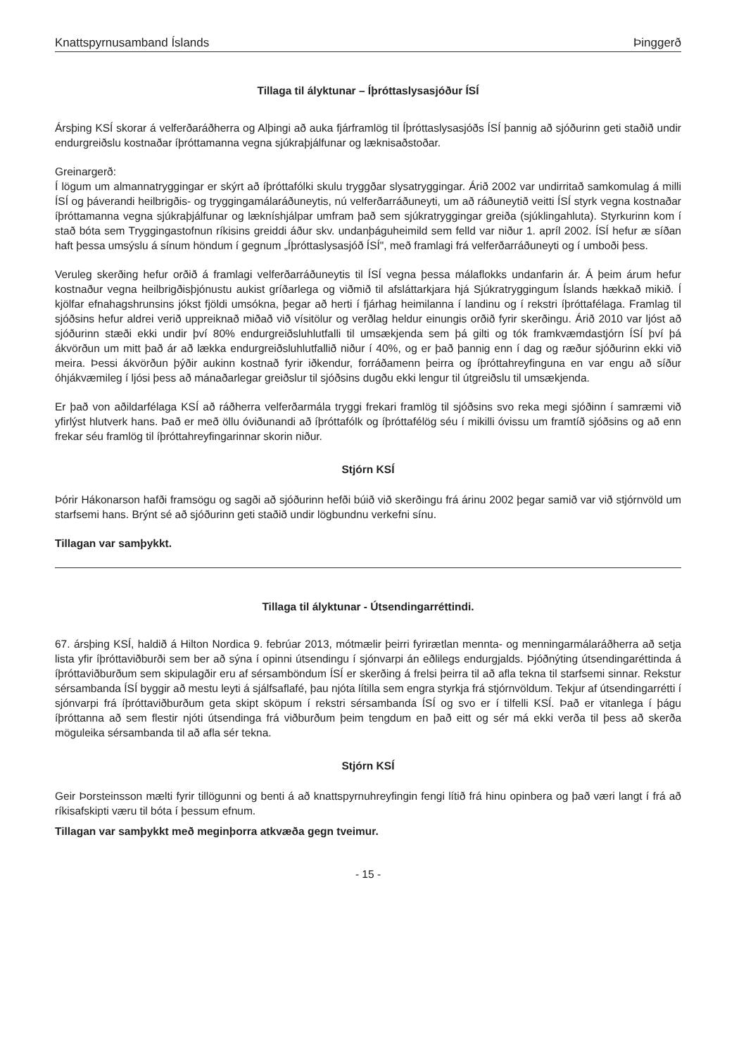Knattspyrnusamband Íslands Þinggerð
Tillaga til ályktunar – Íþróttaslysasjóður ÍSÍ
Ársþing KSÍ skorar á velferðaráðherra og Alþingi að auka fjárframlög til Íþróttaslysasjóðs ÍSÍ þannig að sjóðurinn geti staðið undir endurgreiðslu kostnaðar íþróttamanna vegna sjúkraþjálfunar og læknisaðstoðar.
Greinargerð:
Í lögum um almannatryggingar er skýrt að íþróttafólki skulu tryggðar slysatryggingar. Árið 2002 var undirritað samkomulag á milli ÍSÍ og þáverandi heilbrigðis- og tryggingamálaráðuneytis, nú velferðarráðuneyti, um að ráðuneytið veitti ÍSÍ styrk vegna kostnaðar íþróttamanna vegna sjúkraþjálfunar og lækníshjálpar umfram það sem sjúkratryggingar greiða (sjúklingahluta). Styrkurinn kom í stað bóta sem Tryggingastofnun ríkisins greiddi áður skv. undanþáguheimild sem felld var niður 1. apríl 2002. ÍSÍ hefur æ síðan haft þessa umsýslu á sínum höndum í gegnum „Íþróttaslysasjóð ÍSÍ", með framlagi frá velferðarráðuneyti og í umboði þess.
Veruleg skerðing hefur orðið á framlagi velferðarráðuneytis til ÍSÍ vegna þessa málaflokks undanfarin ár. Á þeim árum hefur kostnaður vegna heilbrigðisþjónustu aukist gríðarlega og viðmið til afsláttarkjara hjá Sjúkratryggingum Íslands hækkað mikið. Í kjölfar efnahagshrunsins jókst fjöldi umsókna, þegar að herti í fjárhag heimilanna í landinu og í rekstri íþróttafélaga. Framlag til sjóðsins hefur aldrei verið uppreiknað miðað við vísitölur og verðlag heldur einungis orðið fyrir skerðingu. Árið 2010 var ljóst að sjóðurinn stæði ekki undir því 80% endurgreiðsluhlutfalli til umsækjenda sem þá gilti og tók framkvæmdastjórn ÍSÍ því þá ákvörðun um mitt það ár að lækka endurgreiðsluhlutfallið niður í 40%, og er það þannig enn í dag og ræður sjóðurinn ekki við meira. Þessi ákvörðun þýðir aukinn kostnað fyrir iðkendur, forráðamenn þeirra og íþróttahreyfinguna en var engu að síður óhjákvæmileg í ljósi þess að mánaðarlegar greiðslur til sjóðsins dugðu ekki lengur til útgreiðslu til umsækjenda.
Er það von aðildarfélaga KSÍ að ráðherra velferðarmála tryggi frekari framlög til sjóðsins svo reka megi sjóðinn í samræmi við yfirlýst hlutverk hans. Það er með öllu óviðunandi að íþróttafólk og íþróttafélög séu í mikilli óvissu um framtíð sjóðsins og að enn frekar séu framlög til íþróttahreyfingarinnar skorin niður.
Stjórn KSÍ
Þórir Hákonarson hafði framsögu og sagði að sjóðurinn hefði búið við skerðingu frá árinu 2002 þegar samið var við stjórnvöld um starfsemi hans. Brýnt sé að sjóðurinn geti staðið undir lögbundnu verkefni sínu.
Tillagan var samþykkt.
Tillaga til ályktunar - Útsendingarréttindi.
67. ársþing KSÍ, haldið á Hilton Nordica 9. febrúar 2013, mótmælir þeirri fyrirætlan mennta- og menningarmálaráðherra að setja lista yfir íþróttaviðburði sem ber að sýna í opinni útsendingu í sjónvarpi án eðlilegs endurgjalds. Þjóðnýting útsendingaréttinda á íþróttaviðburðum sem skipulagðir eru af sérsamböndum ÍSÍ er skerðing á frelsi þeirra til að afla tekna til starfsemi sinnar. Rekstur sérsambanda ÍSÍ byggir að mestu leyti á sjálfsaflafé, þau njóta lítilla sem engra styrkja frá stjórnvöldum. Tekjur af útsendingarrétti í sjónvarpi frá íþróttaviðburðum geta skipt sköpum í rekstri sérsambanda ÍSÍ og svo er í tilfelli KSÍ. Það er vitanlega í þágu íþróttanna að sem flestir njóti útsendinga frá viðburðum þeim tengdum en það eitt og sér má ekki verða til þess að skerða möguleika sérsambanda til að afla sér tekna.
Stjórn KSÍ
Geir Þorsteinsson mælti fyrir tillögunni og benti á að knattspyrnuhreyfingin fengi lítið frá hinu opinbera og það væri langt í frá að ríkisafskipti væru til bóta í þessum efnum.
Tillagan var samþykkt með meginþorra atkvæða gegn tveimur.
- 15 -